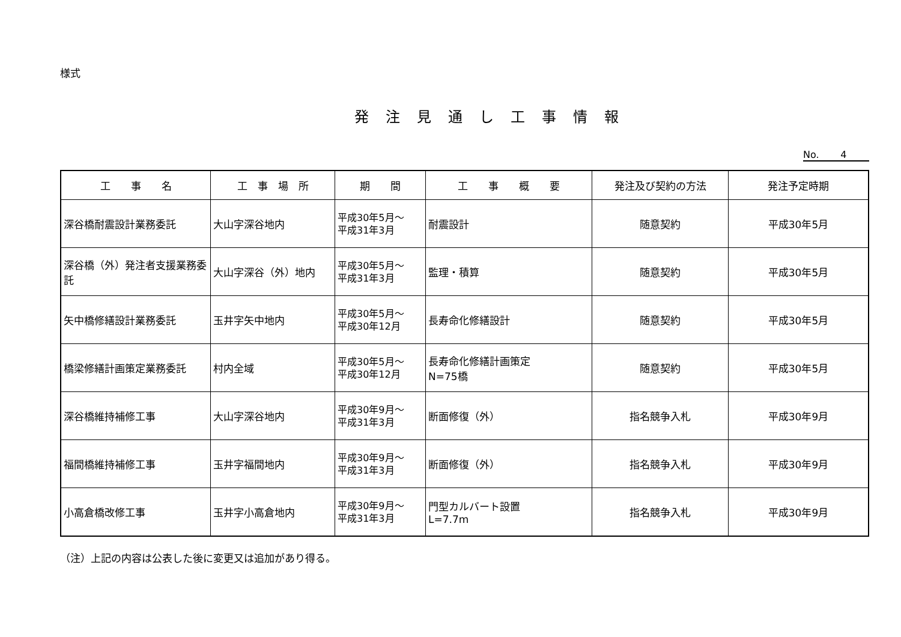様式
発注見通し工事情報
No. 4
| 工 事 名 | 工 事 場 所 | 期 間 | 工 事 概 要 | 発注及び契約の方法 | 発注予定時期 |
| --- | --- | --- | --- | --- | --- |
| 深谷橋耐震設計業務委託 | 大山字深谷地内 | 平成30年5月～ 平成31年3月 | 耐震設計 | 随意契約 | 平成30年5月 |
| 深谷橋（外）発注者支援業務委託 | 大山字深谷（外）地内 | 平成30年5月～ 平成31年3月 | 監理・積算 | 随意契約 | 平成30年5月 |
| 矢中橋修繕設計業務委託 | 玉井字矢中地内 | 平成30年5月～ 平成30年12月 | 長寿命化修繕設計 | 随意契約 | 平成30年5月 |
| 橋梁修繕計画策定業務委託 | 村内全域 | 平成30年5月～ 平成30年12月 | 長寿命化修繕計画策定 N=75橋 | 随意契約 | 平成30年5月 |
| 深谷橋維持補修工事 | 大山字深谷地内 | 平成30年9月～ 平成31年3月 | 断面修復（外） | 指名競争入札 | 平成30年9月 |
| 福間橋維持補修工事 | 玉井字福間地内 | 平成30年9月～ 平成31年3月 | 断面修復（外） | 指名競争入札 | 平成30年9月 |
| 小高倉橋改修工事 | 玉井字小高倉地内 | 平成30年9月～ 平成31年3月 | 門型カルバート設置 L=7.7m | 指名競争入札 | 平成30年9月 |
（注）上記の内容は公表した後に変更又は追加があり得る。